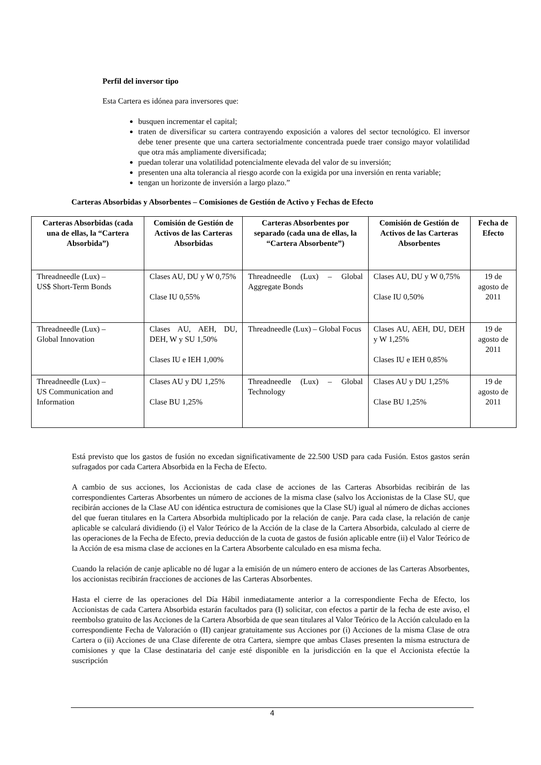Perfil del inversor tipo
Esta Cartera es idónea para inversores que:
busquen incrementar el capital;
traten de diversificar su cartera contrayendo exposición a valores del sector tecnológico. El inversor debe tener presente que una cartera sectorialmente concentrada puede traer consigo mayor volatilidad que otra más ampliamente diversificada;
puedan tolerar una volatilidad potencialmente elevada del valor de su inversión;
presenten una alta tolerancia al riesgo acorde con la exigida por una inversión en renta variable;
tengan un horizonte de inversión a largo plazo.”
Carteras Absorbidas y Absorbentes – Comisiones de Gestión de Activo y Fechas de Efecto
| Carteras Absorbidas (cada una de ellas, la “Cartera Absorbida”) | Comisión de Gestión de Activos de las Carteras Absorbidas | Carteras Absorbentes por separado (cada una de ellas, la “Cartera Absorbente”) | Comisión de Gestión de Activos de las Carteras Absorbentes | Fecha de Efecto |
| --- | --- | --- | --- | --- |
| Threadneedle (Lux) – US$ Short-Term Bonds | Clases AU, DU y W 0,75% Clase IU 0,55% | Threadneedle (Lux) – Global Aggregate Bonds | Clases AU, DU y W 0,75% Clase IU 0,50% | 19 de agosto de 2011 |
| Threadneedle (Lux) – Global Innovation | Clases AU, AEH, DU, DEH, W y SU 1,50% Clases IU e IEH 1,00% | Threadneedle (Lux) – Global Focus | Clases AU, AEH, DU, DEH y W 1,25% Clases IU e IEH 0,85% | 19 de agosto de 2011 |
| Threadneedle (Lux) – US Communication and Information | Clases AU y DU 1,25% Clase BU 1,25% | Threadneedle (Lux) – Global Technology | Clases AU y DU 1,25% Clase BU 1,25% | 19 de agosto de 2011 |
Está previsto que los gastos de fusión no excedan significativamente de 22.500 USD para cada Fusión. Estos gastos serán sufragados por cada Cartera Absorbida en la Fecha de Efecto.
A cambio de sus acciones, los Accionistas de cada clase de acciones de las Carteras Absorbidas recibirán de las correspondientes Carteras Absorbentes un número de acciones de la misma clase (salvo los Accionistas de la Clase SU, que recibirán acciones de la Clase AU con idéntica estructura de comisiones que la Clase SU) igual al número de dichas acciones del que fueran titulares en la Cartera Absorbida multiplicado por la relación de canje. Para cada clase, la relación de canje aplicable se calculará dividiendo (i) el Valor Teórico de la Acción de la clase de la Cartera Absorbida, calculado al cierre de las operaciones de la Fecha de Efecto, previa deducción de la cuota de gastos de fusión aplicable entre (ii) el Valor Teórico de la Acción de esa misma clase de acciones en la Cartera Absorbente calculado en esa misma fecha.
Cuando la relación de canje aplicable no dé lugar a la emisión de un número entero de acciones de las Carteras Absorbentes, los accionistas recibirán fracciones de acciones de las Carteras Absorbentes.
Hasta el cierre de las operaciones del Día Hábil inmediatamente anterior a la correspondiente Fecha de Efecto, los Accionistas de cada Cartera Absorbida estarán facultados para (I) solicitar, con efectos a partir de la fecha de este aviso, el reembolso gratuito de las Acciones de la Cartera Absorbida de que sean titulares al Valor Teórico de la Acción calculado en la correspondiente Fecha de Valoración o (II) canjear gratuitamente sus Acciones por (i) Acciones de la misma Clase de otra Cartera o (ii) Acciones de una Clase diferente de otra Cartera, siempre que ambas Clases presenten la misma estructura de comisiones y que la Clase destinataria del canje esté disponible en la jurisdicción en la que el Accionista efectúe la suscripción
4